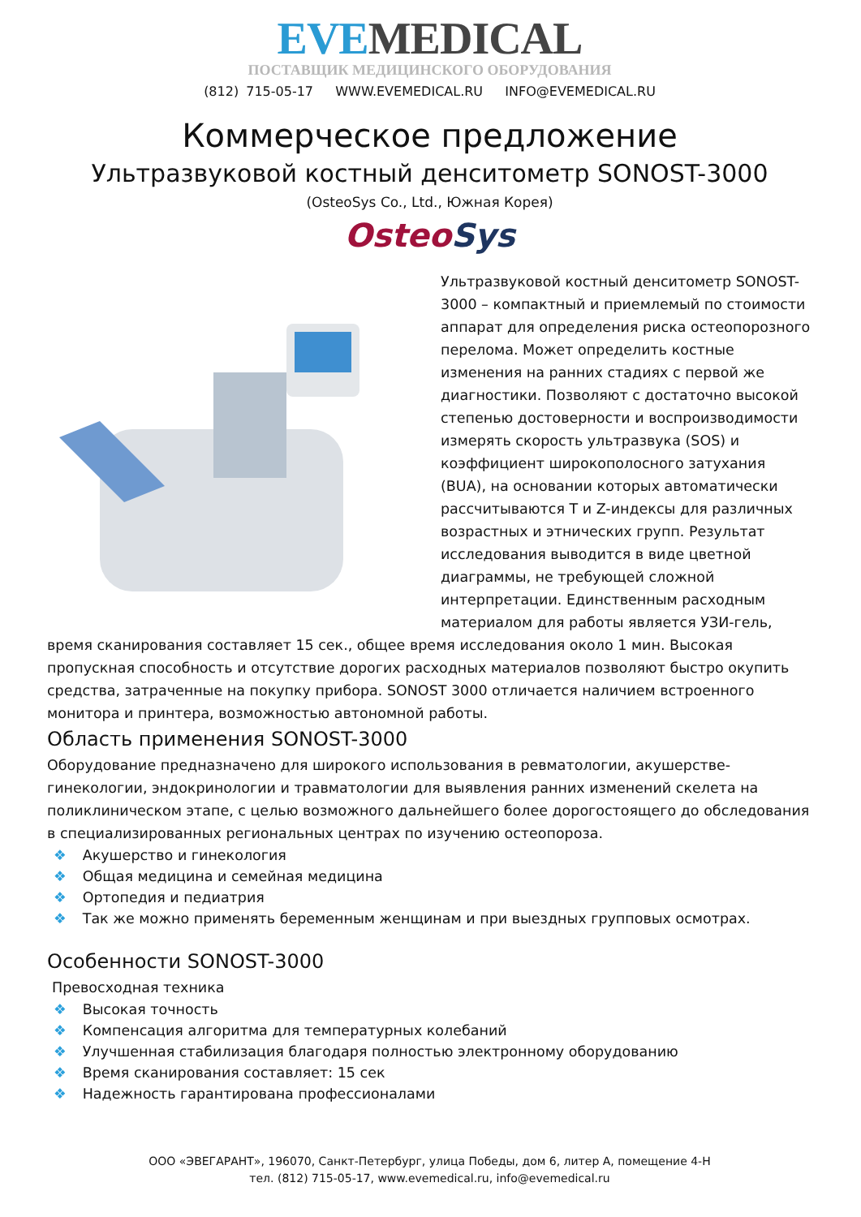EVE MEDICAL
ПОСТАВЩИК МЕДИЦИНСКОГО ОБОРУДОВАНИЯ
(812) 715-05-17 WWW.EVEMEDICAL.RU INFO@EVEMEDICAL.RU
Коммерческое предложение
Ультразвуковой костный денситометр SONOST-3000
(OsteoSys Co., Ltd., Южная Корея)
OsteoSys
Ультразвуковой костный денситометр SONOST-3000 – компактный и приемлемый по стоимости аппарат для определения риска остеопорозного перелома. Может определить костные изменения на ранних стадиях с первой же диагностики. Позволяют с достаточно высокой степенью достоверности и воспроизводимости измерять скорость ультразвука (SOS) и коэффициент широкополосного затухания (BUA), на основании которых автоматически рассчитываются T и Z-индексы для различных возрастных и этнических групп. Результат исследования выводится в виде цветной диаграммы, не требующей сложной интерпретации. Единственным расходным материалом для работы является УЗИ-гель, время сканирования составляет 15 сек., общее время исследования около 1 мин. Высокая пропускная способность и отсутствие дорогих расходных материалов позволяют быстро окупить средства, затраченные на покупку прибора. SONOST 3000 отличается наличием встроенного монитора и принтера, возможностью автономной работы.
Область применения SONOST-3000
Оборудование предназначено для широкого использования в ревматологии, акушерстве-гинекологии, эндокринологии и травматологии для выявления ранних изменений скелета на поликлиническом этапе, с целью возможного дальнейшего более дорогостоящего до обследования в специализированных региональных центрах по изучению остеопороза.
❖ Акушерство и гинекология
❖ Общая медицина и семейная медицина
❖ Ортопедия и педиатрия
❖ Так же можно применять беременным женщинам и при выездных групповых осмотрах.
Особенности SONOST-3000
Превосходная техника
❖ Высокая точность
❖ Компенсация алгоритма для температурных колебаний
❖ Улучшенная стабилизация благодаря полностью электронному оборудованию
❖ Время сканирования составляет: 15 сек
❖ Надежность гарантирована профессионалами
ООО «ЭВЕГАРАНТ», 196070, Санкт-Петербург, улица Победы, дом 6, литер А, помещение 4-Н
тел. (812) 715-05-17, www.evemedical.ru, info@evemedical.ru